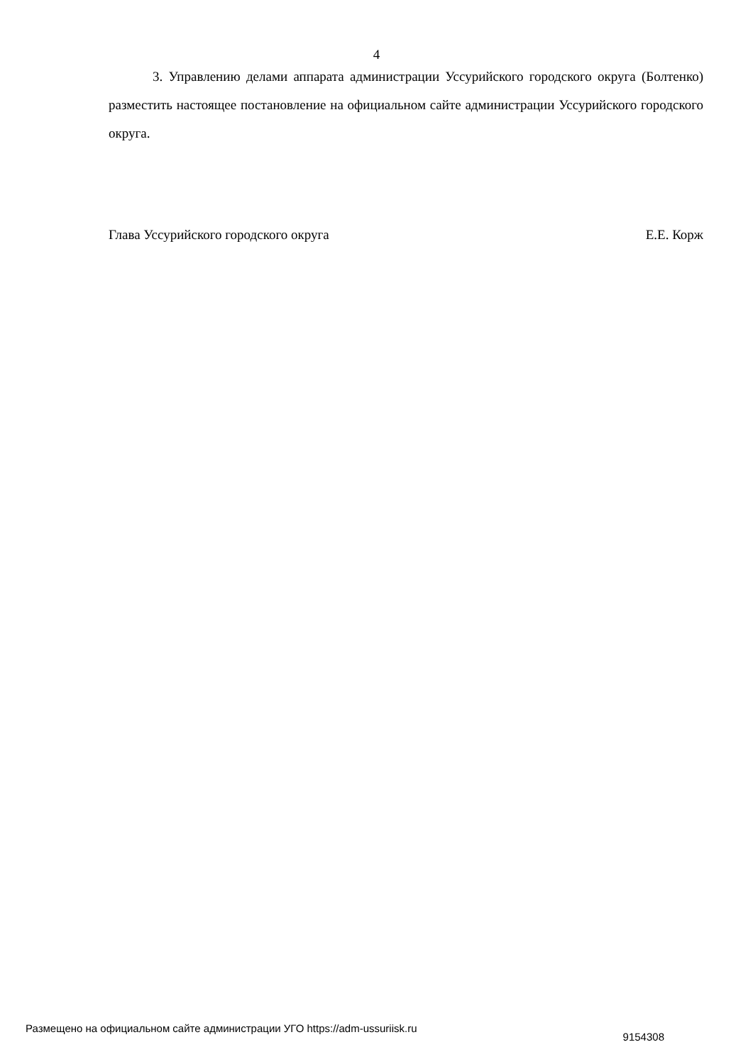4
3. Управлению делами аппарата администрации Уссурийского городского округа (Болтенко) разместить настоящее постановление на официальном сайте администрации Уссурийского городского округа.
Глава Уссурийского городского округа Е.Е. Корж
Размещено на официальном сайте администрации УГО https://adm-ussuriisk.ru 9154308